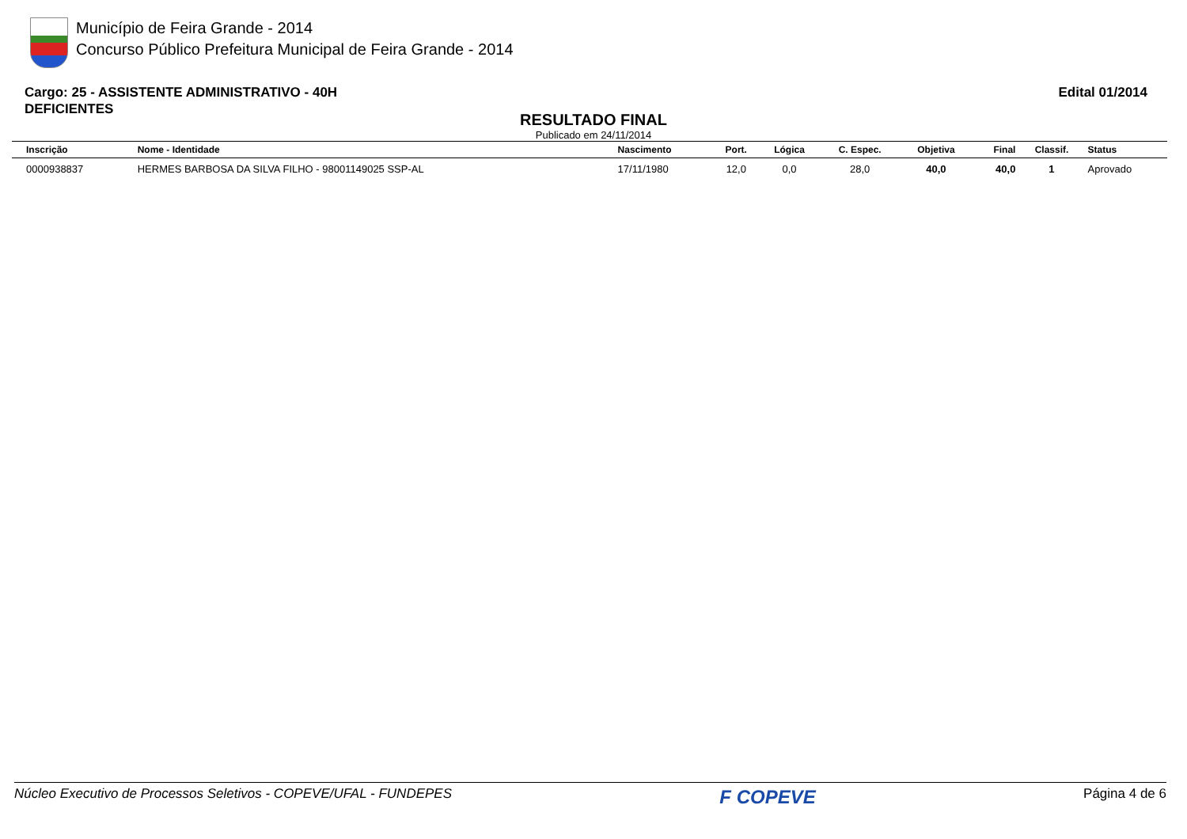Município de Feira Grande - 2014
Concurso Público Prefeitura Municipal de Feira Grande - 2014
Cargo: 25 - ASSISTENTE ADMINISTRATIVO - 40H
DEFICIENTES
Edital 01/2014
RESULTADO FINAL
Publicado em 24/11/2014
| Inscrição | Nome - Identidade | Nascimento | Port. | Lógica | C. Espec. | Objetiva | Final | Classif. | Status |
| --- | --- | --- | --- | --- | --- | --- | --- | --- | --- |
| 0000938837 | HERMES BARBOSA DA SILVA FILHO - 98001149025 SSP-AL | 17/11/1980 | 12,0 | 0,0 | 28,0 | 40,0 | 40,0 | 1 | Aprovado |
Núcleo Executivo de Processos Seletivos - COPEVE/UFAL - FUNDEPES F COPEVE Página 4 de 6